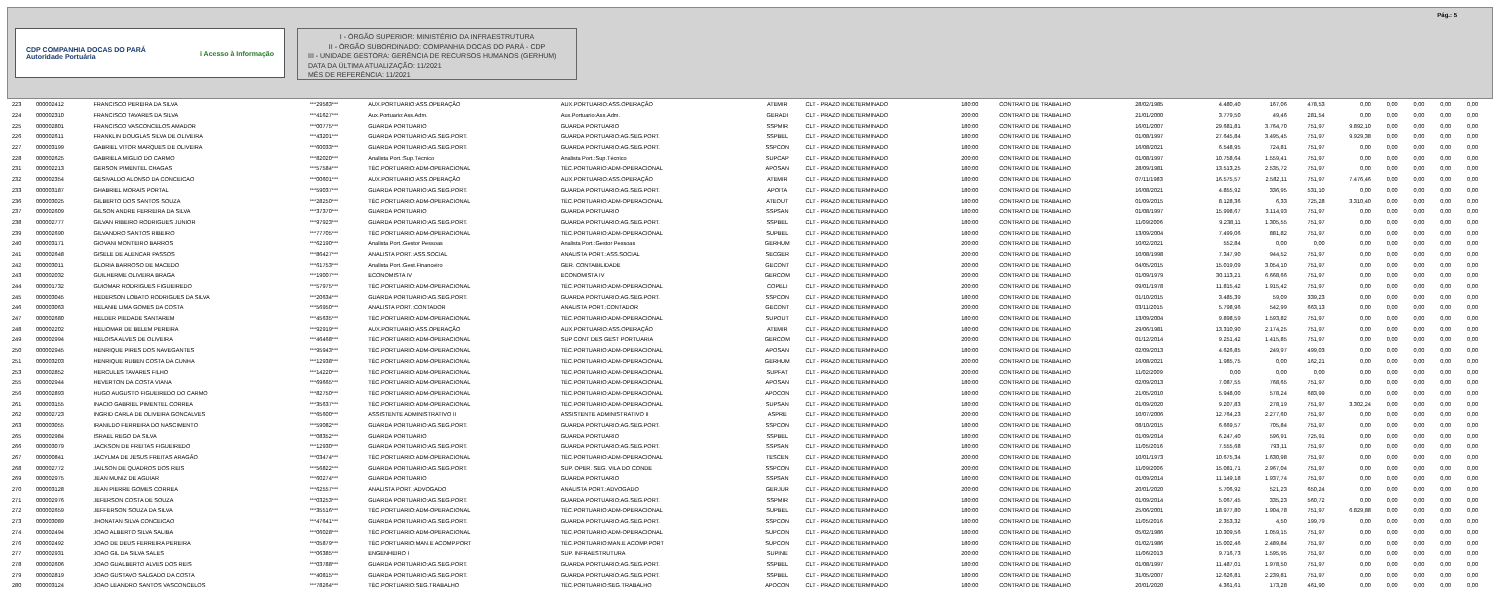CDP COMPANHIA DOCAS DO PARÁ
Autoridade Portuária i Acesso à Informação
I - ÓRGÃO SUPERIOR: MINISTÉRIO DA INFRAESTRUTURA
II - ÓRGÃO SUBORDINADO: COMPANHIA DOCAS DO PARÁ - CDP
III - UNIDADE GESTORA: GERÊNCIA DE RECURSOS HUMANOS (GERHUM)
DATA DA ÚLTIMA ATUALIZAÇÃO: 11/2021
MÊS DE REFERÊNCIA: 11/2021
Pág.: 5
| 223 | 000002412 | FRANCISCO PEREIRA DA SILVA | ***29583*** | AUX.PORTUARIO:ASS.OPERAÇÃO | AUX.PORTUARIO:ASS.OPERAÇÃO | ATEMIR | CLT - PRAZO INDETERMINADO | 180:00 | CONTRATO DE TRABALHO | 28/02/1985 | 4.480,40 | 167,06 | 478,53 | 0,00 | 0,00 | 0,00 | 0,00 | 0,00 |
| 224 | 000002310 | FRANCISCO TAVARES DA SILVA | ***41627*** | Aux.Portuario:Ass.Adm. | Aux.Portuario:Ass.Adm. | GERADI | CLT - PRAZO INDETERMINADO | 200:00 | CONTRATO DE TRABALHO | 21/01/2000 | 3.779,50 | 49,46 | 281,54 | 0,00 | 0,00 | 0,00 | 0,00 | 0,00 |
| 225 | 000002801 | FRANCISCO VASCONCELOS AMADOR | ***00775*** | GUARDA PORTUARIO | GUARDA PORTUARIO | SSPMIR | CLT - PRAZO INDETERMINADO | 180:00 | CONTRATO DE TRABALHO | 16/01/2007 | 29.681,81 | 3.764,70 | 751,97 | 9.892,10 | 0,00 | 0,00 | 0,00 | 0,00 |
| 226 | 000002611 | FRANKLIN DOUGLAS SILVA DE OLIVEIRA | ***43201*** | GUARDA PORTUARIO:AG.SEG.PORT. | GUARDA PORTUARIO:AG.SEG.PORT. | SSPBEL | CLT - PRAZO INDETERMINADO | 180:00 | CONTRATO DE TRABALHO | 01/08/1997 | 27.645,84 | 3.495,45 | 751,97 | 9.929,38 | 0,00 | 0,00 | 0,00 | 0,00 |
| 227 | 000003199 | GABRIEL VITOR MARQUES DE OLIVEIRA | ***60033*** | GUARDA PORTUARIO:AG.SEG.PORT. | GUARDA PORTUARIO:AG.SEG.PORT. | SSPCON | CLT - PRAZO INDETERMINADO | 180:00 | CONTRATO DE TRABALHO | 16/08/2021 | 6.548,95 | 724,81 | 751,97 | 0,00 | 0,00 | 0,00 | 0,00 | 0,00 |
| 228 | 000002625 | GABRIELA MIGLIO DO CARMO | ***82020*** | Analista Port.:Sup.Técnico | Analista Port.:Sup.Técnico | SUPCAP | CLT - PRAZO INDETERMINADO | 200:00 | CONTRATO DE TRABALHO | 01/08/1997 | 10.758,64 | 1.559,41 | 751,97 | 0,00 | 0,00 | 0,00 | 0,00 | 0,00 |
| 231 | 000002213 | GERSON PIMENTEL CHAGAS | ***57584*** | TÉC.PORTUARIO:ADM-OPERACIONAL | TÉC.PORTUARIO:ADM-OPERACIONAL | APOSAN | CLT - PRAZO INDETERMINADO | 180:00 | CONTRATO DE TRABALHO | 28/09/1981 | 13.513,25 | 2.535,72 | 751,97 | 0,00 | 0,00 | 0,00 | 0,00 | 0,00 |
| 232 | 000002354 | GESIVALDO ALONSO DA CONCEICAO | ***00601*** | AUX.PORTUARIO:ASS.OPERAÇÃO | AUX.PORTUARIO:ASS.OPERAÇÃO | ATEMIR | CLT - PRAZO INDETERMINADO | 180:00 | CONTRATO DE TRABALHO | 07/11/1983 | 16.575,57 | 2.582,11 | 751,97 | 7.476,46 | 0,00 | 0,00 | 0,00 | 0,00 |
| 233 | 000003187 | GHABRIEL MORAIS PORTAL | ***59037*** | GUARDA PORTUARIO:AG.SEG.PORT. | GUARDA PORTUARIO:AG.SEG.PORT. | APOITA | CLT - PRAZO INDETERMINADO | 180:00 | CONTRATO DE TRABALHO | 16/08/2021 | 4.855,92 | 336,95 | 531,10 | 0,00 | 0,00 | 0,00 | 0,00 | 0,00 |
| 236 | 000003025 | GILBERTO DOS SANTOS SOUZA | ***28250*** | TÉC.PORTUARIO:ADM-OPERACIONAL | TÉC.PORTUARIO:ADM-OPERACIONAL | ATEOUT | CLT - PRAZO INDETERMINADO | 180:00 | CONTRATO DE TRABALHO | 01/09/2015 | 8.128,36 | 6,33 | 725,28 | 3.310,40 | 0,00 | 0,00 | 0,00 | 0,00 |
| 237 | 000002609 | GILSON ANDRE FERREIRA DA SILVA | ***37370*** | GUARDA PORTUARIO | GUARDA PORTUARIO | SSPSAN | CLT - PRAZO INDETERMINADO | 180:00 | CONTRATO DE TRABALHO | 01/08/1997 | 15.998,67 | 3.114,93 | 751,97 | 0,00 | 0,00 | 0,00 | 0,00 | 0,00 |
| 238 | 000002777 | GILVAN RIBEIRO RODRIGUES JUNIOR | ***97923*** | GUARDA PORTUARIO:AG.SEG.PORT. | GUARDA PORTUARIO:AG.SEG.PORT. | SSPBEL | CLT - PRAZO INDETERMINADO | 180:00 | CONTRATO DE TRABALHO | 11/09/2006 | 9.238,11 | 1.305,55 | 751,97 | 0,00 | 0,00 | 0,00 | 0,00 | 0,00 |
| 239 | 000002690 | GILVANDRO SANTOS RIBEIRO | ***77705*** | TÉC.PORTUARIO:ADM-OPERACIONAL | TÉC.PORTUARIO:ADM-OPERACIONAL | SUPBEL | CLT - PRAZO INDETERMINADO | 180:00 | CONTRATO DE TRABALHO | 13/09/2004 | 7.499,06 | 881,82 | 751,97 | 0,00 | 0,00 | 0,00 | 0,00 | 0,00 |
| 240 | 000003171 | GIOVANI MONTEIRO BARROS | ***62190*** | Analista Port.:Gestor Pessoas | Analista Port.:Gestor Pessoas | GERHUM | CLT - PRAZO INDETERMINADO | 200:00 | CONTRATO DE TRABALHO | 10/02/2021 | 552,84 | 0,00 | 0,00 | 0,00 | 0,00 | 0,00 | 0,00 | 0,00 |
| 241 | 000002648 | GISELE DE ALENCAR PASSOS | ***86427*** | ANALISTA PORT.:ASS.SOCIAL | ANALISTA PORT.:ASS.SOCIAL | SECGER | CLT - PRAZO INDETERMINADO | 200:00 | CONTRATO DE TRABALHO | 10/08/1998 | 7.347,90 | 944,52 | 751,97 | 0,00 | 0,00 | 0,00 | 0,00 | 0,00 |
| 242 | 000003011 | GLORIA BARROSO DE MACEDO | ***61753*** | Analista Port.:Gest.Financeiro | GER. CONTABILIDADE | GECONT | CLT - PRAZO INDETERMINADO | 200:00 | CONTRATO DE TRABALHO | 04/05/2015 | 15.019,09 | 3.054,10 | 751,97 | 0,00 | 0,00 | 0,00 | 0,00 | 0,00 |
| 243 | 000002032 | GUILHERME OLIVEIRA BRAGA | ***19007*** | ECONOMISTA IV | ECONOMISTA IV | GERCOM | CLT - PRAZO INDETERMINADO | 200:00 | CONTRATO DE TRABALHO | 01/09/1979 | 30.113,21 | 6.668,66 | 751,97 | 0,00 | 0,00 | 0,00 | 0,00 | 0,00 |
| 244 | 000001732 | GUIOMAR RODRIGUES FIGUEIREDO | ***57975*** | TÉC.PORTUARIO:ADM-OPERACIONAL | TÉC.PORTUARIO:ADM-OPERACIONAL | COPELI | CLT - PRAZO INDETERMINADO | 200:00 | CONTRATO DE TRABALHO | 09/01/1978 | 11.815,42 | 1.915,42 | 751,97 | 0,00 | 0,00 | 0,00 | 0,00 | 0,00 |
| 245 | 000003045 | HEDERSON LOBATO RODRIGUES DA SILVA | ***20634*** | GUARDA PORTUARIO:AG.SEG.PORT. | GUARDA PORTUARIO:AG.SEG.PORT. | SSPCON | CLT - PRAZO INDETERMINADO | 180:00 | CONTRATO DE TRABALHO | 01/10/2015 | 3.485,39 | 59,09 | 339,23 | 0,00 | 0,00 | 0,00 | 0,00 | 0,00 |
| 246 | 000003063 | HELANIE LIMA GOMES DA COSTA | ***56950*** | ANALISTA PORT.:CONTADOR | ANALISTA PORT.:CONTADOR | GECONT | CLT - PRAZO INDETERMINADO | 200:00 | CONTRATO DE TRABALHO | 03/11/2015 | 5.798,96 | 542,99 | 663,13 | 0,00 | 0,00 | 0,00 | 0,00 | 0,00 |
| 247 | 000002680 | HELDER PIEDADE SANTAREM | ***45635*** | TÉC.PORTUARIO:ADM-OPERACIONAL | TÉC.PORTUARIO:ADM-OPERACIONAL | SUPOUT | CLT - PRAZO INDETERMINADO | 180:00 | CONTRATO DE TRABALHO | 13/09/2004 | 9.898,59 | 1.593,82 | 751,97 | 0,00 | 0,00 | 0,00 | 0,00 | 0,00 |
| 248 | 000002202 | HELIOMAR DE BELEM PEREIRA | ***92919*** | AUX.PORTUARIO:ASS.OPERAÇÃO | AUX.PORTUARIO:ASS.OPERAÇÃO | ATEMIR | CLT - PRAZO INDETERMINADO | 180:00 | CONTRATO DE TRABALHO | 29/06/1981 | 13.310,90 | 2.174,25 | 751,97 | 0,00 | 0,00 | 0,00 | 0,00 | 0,00 |
| 249 | 000002994 | HELOISA ALVES DE OLIVEIRA | ***46468*** | TÉC.PORTUARIO:ADM-OPERACIONAL | SUP CONT DES GEST PORTUARIA | GERCOM | CLT - PRAZO INDETERMINADO | 200:00 | CONTRATO DE TRABALHO | 01/12/2014 | 9.251,42 | 1.415,85 | 751,97 | 0,00 | 0,00 | 0,00 | 0,00 | 0,00 |
| 250 | 000002945 | HENRIQUE PIRES DOS NAVEGANTES | ***95943*** | TÉC.PORTUARIO:ADM-OPERACIONAL | TÉC.PORTUARIO:ADM-OPERACIONAL | APOSAN | CLT - PRAZO INDETERMINADO | 180:00 | CONTRATO DE TRABALHO | 02/09/2013 | 4.626,85 | 249,97 | 499,03 | 0,00 | 0,00 | 0,00 | 0,00 | 0,00 |
| 251 | 000003203 | HENRIQUE RUBEN COSTA DA CUNHA | ***12938*** | TÉC.PORTUARIO:ADM-OPERACIONAL | TÉC.PORTUARIO:ADM-OPERACIONAL | GERHUM | CLT - PRAZO INDETERMINADO | 200:00 | CONTRATO DE TRABALHO | 16/08/2021 | 1.985,75 | 0,00 | 162,21 | 0,00 | 0,00 | 0,00 | 0,00 | 0,00 |
| 253 | 000002852 | HERCULES TAVARES FILHO | ***14220*** | TÉC.PORTUARIO:ADM-OPERACIONAL | TÉC.PORTUARIO:ADM-OPERACIONAL | SUPFAT | CLT - PRAZO INDETERMINADO | 200:00 | CONTRATO DE TRABALHO | 11/02/2009 | 0,00 | 0,00 | 0,00 | 0,00 | 0,00 | 0,00 | 0,00 | 0,00 |
| 255 | 000002944 | HEVERTON DA COSTA VIANA | ***69665*** | TÉC.PORTUARIO:ADM-OPERACIONAL | TÉC.PORTUARIO:ADM-OPERACIONAL | APOSAN | CLT - PRAZO INDETERMINADO | 180:00 | CONTRATO DE TRABALHO | 02/09/2013 | 7.087,55 | 768,65 | 751,97 | 0,00 | 0,00 | 0,00 | 0,00 | 0,00 |
| 256 | 000002893 | HUGO AUGUSTO FIGUEIREDO DO CARMO | ***82750*** | TÉC.PORTUARIO:ADM-OPERACIONAL | TÉC.PORTUARIO:ADM-OPERACIONAL | APOCON | CLT - PRAZO INDETERMINADO | 180:00 | CONTRATO DE TRABALHO | 21/05/2010 | 5.948,00 | 578,24 | 683,99 | 0,00 | 0,00 | 0,00 | 0,00 | 0,00 |
| 261 | 000003155 | INACIO GABRIEL PIMENTEL CORREA | ***35637*** | TÉC.PORTUARIO:ADM-OPERACIONAL | TÉC.PORTUARIO:ADM-OPERACIONAL | SUPSAN | CLT - PRAZO INDETERMINADO | 180:00 | CONTRATO DE TRABALHO | 01/09/2020 | 9.207,83 | 278,19 | 751,97 | 3.302,24 | 0,00 | 0,00 | 0,00 | 0,00 |
| 262 | 000002723 | INGRID CARLA DE OLIVEIRA GONCALVES | ***65600*** | ASSISTENTE ADMINISTRATIVO II | ASSISTENTE ADMINISTRATIVO II | ASPRE | CLT - PRAZO INDETERMINADO | 200:00 | CONTRATO DE TRABALHO | 10/07/2006 | 12.764,23 | 2.277,60 | 751,97 | 0,00 | 0,00 | 0,00 | 0,00 | 0,00 |
| 263 | 000003055 | IRANILDO FERREIRA DO NASCIMENTO | ***59082*** | GUARDA PORTUARIO:AG.SEG.PORT. | GUARDA PORTUARIO:AG.SEG.PORT. | SSPCON | CLT - PRAZO INDETERMINADO | 180:00 | CONTRATO DE TRABALHO | 08/10/2015 | 6.669,57 | 705,84 | 751,97 | 0,00 | 0,00 | 0,00 | 0,00 | 0,00 |
| 265 | 000002984 | ISRAEL REGO DA SILVA | ***08352*** | GUARDA PORTUARIO | GUARDA PORTUARIO | SSPBEL | CLT - PRAZO INDETERMINADO | 180:00 | CONTRATO DE TRABALHO | 01/09/2014 | 6.247,40 | 596,91 | 725,91 | 0,00 | 0,00 | 0,00 | 0,00 | 0,00 |
| 266 | 000003079 | JACKSON DE FREITAS FIGUEIREDO | ***12930*** | GUARDA PORTUARIO:AG.SEG.PORT. | GUARDA PORTUARIO:AG.SEG.PORT. | SSPSAN | CLT - PRAZO INDETERMINADO | 180:00 | CONTRATO DE TRABALHO | 11/05/2016 | 7.555,68 | 793,11 | 751,97 | 0,00 | 0,00 | 0,00 | 0,00 | 0,00 |
| 267 | 000000841 | JACYLMA DE JESUS FREITAS ARAGÃO | ***03474*** | TÉC.PORTUARIO:ADM-OPERACIONAL | TÉC.PORTUARIO:ADM-OPERACIONAL | TESCEN | CLT - PRAZO INDETERMINADO | 200:00 | CONTRATO DE TRABALHO | 10/01/1973 | 10.675,34 | 1.630,98 | 751,97 | 0,00 | 0,00 | 0,00 | 0,00 | 0,00 |
| 268 | 000002772 | JAILSON DE QUADROS DOS REIS | ***56822*** | GUARDA PORTUARIO:AG.SEG.PORT. | SUP. OPER. SEG. VILA DO CONDE | SSPCON | CLT - PRAZO INDETERMINADO | 200:00 | CONTRATO DE TRABALHO | 11/09/2006 | 15.081,71 | 2.967,04 | 751,97 | 0,00 | 0,00 | 0,00 | 0,00 | 0,00 |
| 269 | 000002975 | JEAN MUNIZ DE AGUIAR | ***60274*** | GUARDA PORTUARIO | GUARDA PORTUARIO | SSPSAN | CLT - PRAZO INDETERMINADO | 180:00 | CONTRATO DE TRABALHO | 01/09/2014 | 11.149,18 | 1.937,74 | 751,97 | 0,00 | 0,00 | 0,00 | 0,00 | 0,00 |
| 270 | 000003128 | JEAN PIERRE GOMES CORREA | ***62557*** | ANALISTA PORT.:ADVOGADO | ANALISTA PORT.:ADVOGADO | GERJUR | CLT - PRAZO INDETERMINADO | 200:00 | CONTRATO DE TRABALHO | 20/01/2020 | 5.706,92 | 521,23 | 650,24 | 0,00 | 0,00 | 0,00 | 0,00 | 0,00 |
| 271 | 000002976 | JEFERSON COSTA DE SOUZA | ***03253*** | GUARDA PORTUARIO:AG.SEG.PORT. | GUARDA PORTUARIO:AG.SEG.PORT. | SSPMIR | CLT - PRAZO INDETERMINADO | 180:00 | CONTRATO DE TRABALHO | 01/09/2014 | 5.067,45 | 335,23 | 560,72 | 0,00 | 0,00 | 0,00 | 0,00 | 0,00 |
| 272 | 000002659 | JEFFERSON SOUZA DA SILVA | ***35516*** | TÉC.PORTUARIO:ADM-OPERACIONAL | TÉC.PORTUARIO:ADM-OPERACIONAL | SUPBEL | CLT - PRAZO INDETERMINADO | 180:00 | CONTRATO DE TRABALHO | 25/06/2001 | 18.977,80 | 1.904,78 | 751,97 | 6.829,88 | 0,00 | 0,00 | 0,00 | 0,00 |
| 273 | 000003089 | JHONATAN SILVA CONCEICAO | ***47641*** | GUARDA PORTUARIO:AG.SEG.PORT. | GUARDA PORTUARIO:AG.SEG.PORT. | SSPCON | CLT - PRAZO INDETERMINADO | 180:00 | CONTRATO DE TRABALHO | 11/05/2016 | 2.353,32 | 4,50 | 199,79 | 0,00 | 0,00 | 0,00 | 0,00 | 0,00 |
| 274 | 000002494 | JOAO ALBERTO SILVA SALIBA | ***06028*** | TÉC.PORTUARIO:ADM-OPERACIONAL | TÉC.PORTUARIO:ADM-OPERACIONAL | SUPCON | CLT - PRAZO INDETERMINADO | 180:00 | CONTRATO DE TRABALHO | 05/02/1986 | 10.309,56 | 1.059,15 | 751,97 | 0,00 | 0,00 | 0,00 | 0,00 | 0,00 |
| 276 | 000002492 | JOAO DE DEUS FERREIRA PEREIRA | ***05879*** | TÉC.PORTUARIO:MAN.E ACOMP.PORT | TÉC.PORTUARIO:MAN.E ACOMP.PORT | SUPCON | CLT - PRAZO INDETERMINADO | 180:00 | CONTRATO DE TRABALHO | 01/02/1986 | 15.002,46 | 2.489,84 | 751,97 | 0,00 | 0,00 | 0,00 | 0,00 | 0,00 |
| 277 | 000002931 | JOAO GIL DA SILVA SALES | ***06385*** | ENGENHEIRO I | SUP. INFRAESTRUTURA | SUPINE | CLT - PRAZO INDETERMINADO | 200:00 | CONTRATO DE TRABALHO | 11/06/2013 | 9.716,73 | 1.595,95 | 751,97 | 0,00 | 0,00 | 0,00 | 0,00 | 0,00 |
| 278 | 000002606 | JOAO GUALBERTO ALVES DOS REIS | ***03788*** | GUARDA PORTUARIO:AG.SEG.PORT. | GUARDA PORTUARIO:AG.SEG.PORT. | SSPBEL | CLT - PRAZO INDETERMINADO | 180:00 | CONTRATO DE TRABALHO | 01/08/1997 | 11.487,01 | 1.978,50 | 751,97 | 0,00 | 0,00 | 0,00 | 0,00 | 0,00 |
| 279 | 000002819 | JOAO GUSTAVO SALGADO DA COSTA | ***40815*** | GUARDA PORTUARIO:AG.SEG.PORT. | GUARDA PORTUARIO:AG.SEG.PORT. | SSPBEL | CLT - PRAZO INDETERMINADO | 180:00 | CONTRATO DE TRABALHO | 31/05/2007 | 12.626,81 | 2.239,81 | 751,97 | 0,00 | 0,00 | 0,00 | 0,00 | 0,00 |
| 280 | 000003124 | JOAO LEANDRO SANTOS VASCONCELOS | ***78264*** | TÉC.PORTUARIO:SEG.TRABALHO | TÉC.PORTUARIO:SEG.TRABALHO | APOCON | CLT - PRAZO INDETERMINADO | 180:00 | CONTRATO DE TRABALHO | 20/01/2020 | 4.361,61 | 173,28 | 461,90 | 0,00 | 0,00 | 0,00 | 0,00 | 0,00 |